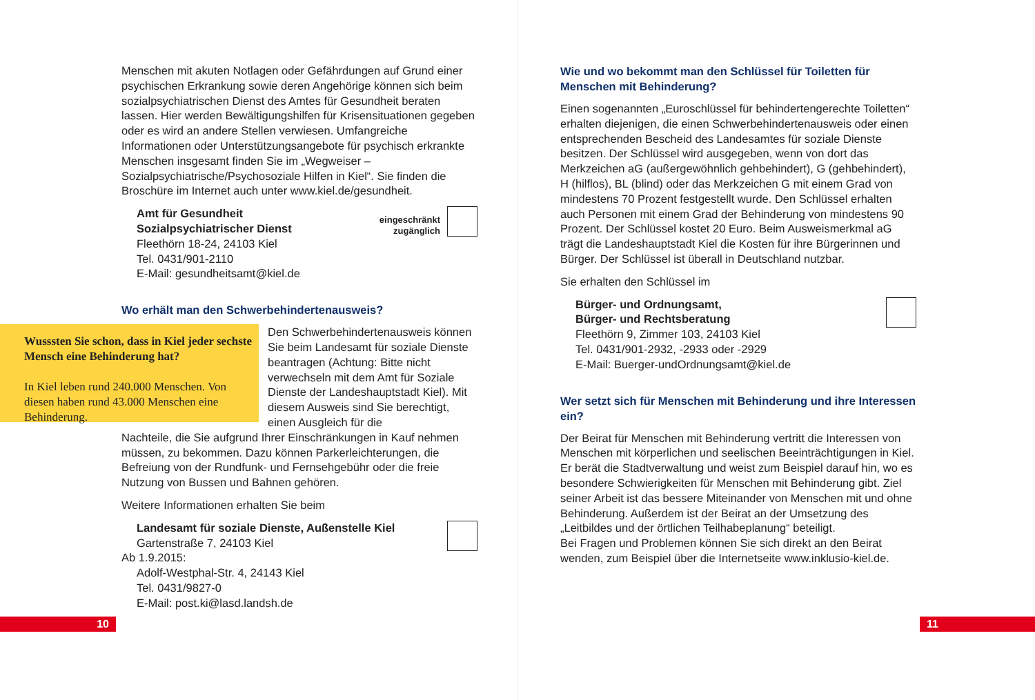Menschen mit akuten Notlagen oder Gefährdungen auf Grund einer psychischen Erkrankung sowie deren Angehörige können sich beim sozialpsychiatrischen Dienst des Amtes für Gesundheit beraten lassen. Hier werden Bewältigungshilfen für Krisensituationen gegeben oder es wird an andere Stellen verwiesen. Umfangreiche Informationen oder Unterstützungsangebote für psychisch erkrankte Menschen insgesamt finden Sie im „Wegweiser – Sozialpsychiatrische/Psychosoziale Hilfen in Kiel“. Sie finden die Broschüre im Internet auch unter www.kiel.de/gesundheit.
eingeschränkt
zugänglich Amt für Gesundheit
Sozialpsychiatrischer Dienst
Fleethörn 18-24, 24103 Kiel
Tel. 0431/901-2110
E-Mail: gesundheitsamt@kiel.de
Wo erhält man den Schwerbehindertenausweis?
Den Schwerbehindertenausweis können Sie beim Landesamt für soziale Dienste beantragen (Achtung: Bitte nicht verwechseln mit dem Amt für Soziale Dienste der Landeshauptstadt Kiel). Mit diesem Ausweis sind Sie berechtigt, einen Ausgleich für die
Nachteile, die Sie aufgrund Ihrer Einschränkungen in Kauf nehmen müssen, zu bekommen. Dazu können Parkerleichterungen, die Befreiung von der Rundfunk- und Fernsehgebühr oder die freie Nutzung von Bussen und Bahnen gehören.
Weitere Informationen erhalten Sie beim
Landesamt für soziale Dienste, Außenstelle Kiel
Gartenstraße 7, 24103 Kiel
Ab 1.9.2015:
Adolf-Westphal-Str. 4, 24143 Kiel
Tel. 0431/9827-0
E-Mail: post.ki@lasd.landsh.de
Wusssten Sie schon, dass in Kiel jeder sechste Mensch eine Behinderung hat?
In Kiel leben rund 240.000 Menschen. Von diesen haben rund 43.000 Menschen eine Behinderung.
10
Wie und wo bekommt man den Schlüssel für Toiletten für Menschen mit Behinderung?
Einen sogenannten „Euroschlüssel für behindertengerechte Toiletten“ erhalten diejenigen, die einen Schwerbehindertenausweis oder einen entsprechenden Bescheid des Landesamtes für soziale Dienste besitzen. Der Schlüssel wird ausgegeben, wenn von dort das Merkzeichen aG (außergewöhnlich gehbehindert), G (gehbehindert), H (hilflos), BL (blind) oder das Merkzeichen G mit einem Grad von mindestens 70 Prozent festgestellt wurde. Den Schlüssel erhalten auch Personen mit einem Grad der Behinderung von mindestens 90 Prozent. Der Schlüssel kostet 20 Euro. Beim Ausweismerkmal aG trägt die Landeshauptstadt Kiel die Kosten für ihre Bürgerinnen und Bürger. Der Schlüssel ist überall in Deutschland nutzbar.
Sie erhalten den Schlüssel im
Bürger- und Ordnungsamt,
Bürger- und Rechtsberatung
Fleethörn 9, Zimmer 103, 24103 Kiel
Tel. 0431/901-2932, -2933 oder -2929
E-Mail: Buerger-undOrdnungsamt@kiel.de
Wer setzt sich für Menschen mit Behinderung und ihre Interessen ein?
Der Beirat für Menschen mit Behinderung vertritt die Interessen von Menschen mit körperlichen und seelischen Beeinträchtigungen in Kiel. Er berät die Stadtverwaltung und weist zum Beispiel darauf hin, wo es besondere Schwierigkeiten für Menschen mit Behinderung gibt. Ziel seiner Arbeit ist das bessere Miteinander von Menschen mit und ohne Behinderung. Außerdem ist der Beirat an der Umsetzung des „Leitbildes und der örtlichen Teilhabeplanung“ beteiligt.
Bei Fragen und Problemen können Sie sich direkt an den Beirat wenden, zum Beispiel über die Internetseite www.inklusio-kiel.de.
11